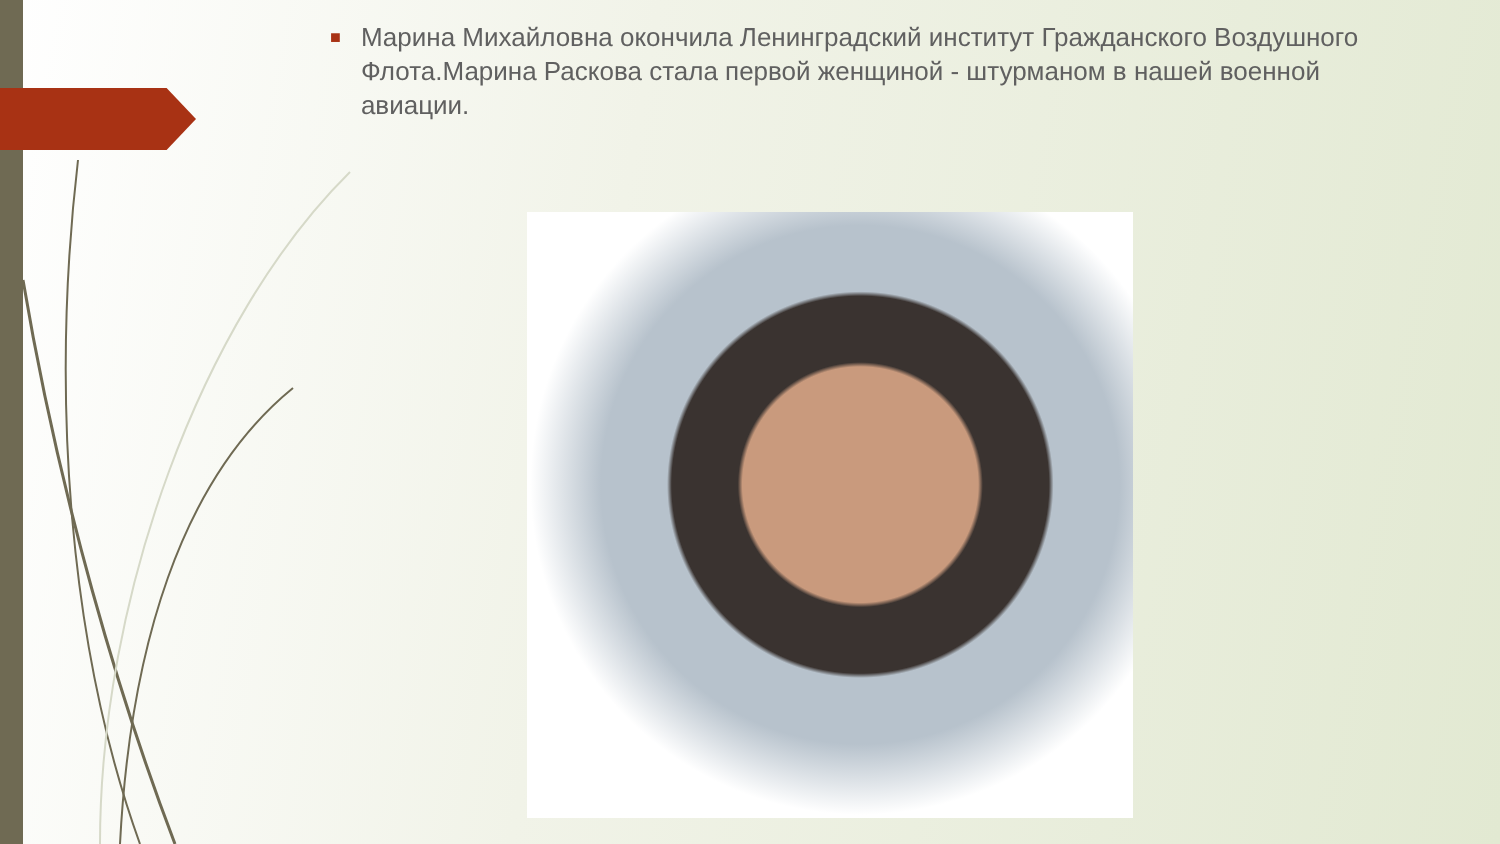■
Марина Михайловна окончила Ленинградский институт Гражданского Воздушного Флота.Марина Раскова стала первой женщиной - штурманом в нашей военной авиации.